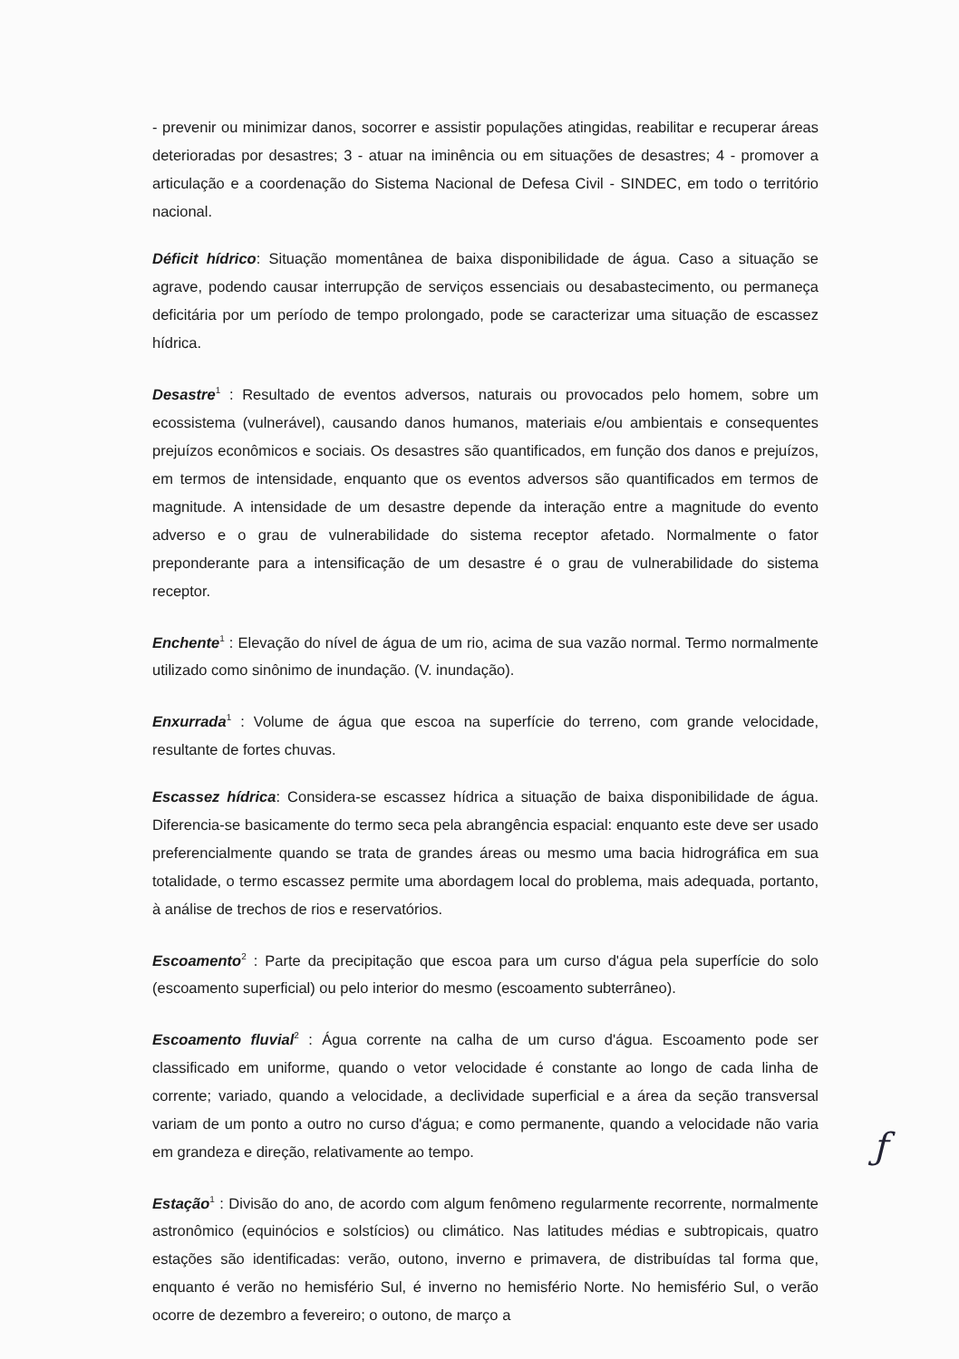- prevenir ou minimizar danos, socorrer e assistir populações atingidas, reabilitar e recuperar áreas deterioradas por desastres; 3 - atuar na iminência ou em situações de desastres; 4 - promover a articulação e a coordenação do Sistema Nacional de Defesa Civil - SINDEC, em todo o território nacional.
Déficit hídrico: Situação momentânea de baixa disponibilidade de água. Caso a situação se agrave, podendo causar interrupção de serviços essenciais ou desabastecimento, ou permaneça deficitária por um período de tempo prolongado, pode se caracterizar uma situação de escassez hídrica.
Desastre<sup>1</sup> : Resultado de eventos adversos, naturais ou provocados pelo homem, sobre um ecossistema (vulnerável), causando danos humanos, materiais e/ou ambientais e consequentes prejuízos econômicos e sociais. Os desastres são quantificados, em função dos danos e prejuízos, em termos de intensidade, enquanto que os eventos adversos são quantificados em termos de magnitude. A intensidade de um desastre depende da interação entre a magnitude do evento adverso e o grau de vulnerabilidade do sistema receptor afetado. Normalmente o fator preponderante para a intensificação de um desastre é o grau de vulnerabilidade do sistema receptor.
Enchente<sup>1</sup> : Elevação do nível de água de um rio, acima de sua vazão normal. Termo normalmente utilizado como sinônimo de inundação. (V. inundação).
Enxurrada<sup>1</sup> : Volume de água que escoa na superfície do terreno, com grande velocidade, resultante de fortes chuvas.
Escassez hídrica: Considera-se escassez hídrica a situação de baixa disponibilidade de água. Diferencia-se basicamente do termo seca pela abrangência espacial: enquanto este deve ser usado preferencialmente quando se trata de grandes áreas ou mesmo uma bacia hidrográfica em sua totalidade, o termo escassez permite uma abordagem local do problema, mais adequada, portanto, à análise de trechos de rios e reservatórios.
Escoamento<sup>2</sup> : Parte da precipitação que escoa para um curso d'água pela superfície do solo (escoamento superficial) ou pelo interior do mesmo (escoamento subterrâneo).
Escoamento fluvial<sup>2</sup> : Água corrente na calha de um curso d'água. Escoamento pode ser classificado em uniforme, quando o vetor velocidade é constante ao longo de cada linha de corrente; variado, quando a velocidade, a declividade superficial e a área da seção transversal variam de um ponto a outro no curso d'água; e como permanente, quando a velocidade não varia em grandeza e direção, relativamente ao tempo.
Estação<sup>1</sup> : Divisão do ano, de acordo com algum fenômeno regularmente recorrente, normalmente astronômico (equinócios e solstícios) ou climático. Nas latitudes médias e subtropicais, quatro estações são identificadas: verão, outono, inverno e primavera, de distribuídas tal forma que, enquanto é verão no hemisfério Sul, é inverno no hemisfério Norte. No hemisfério Sul, o verão ocorre de dezembro a fevereiro; o outono, de março a
ƒ